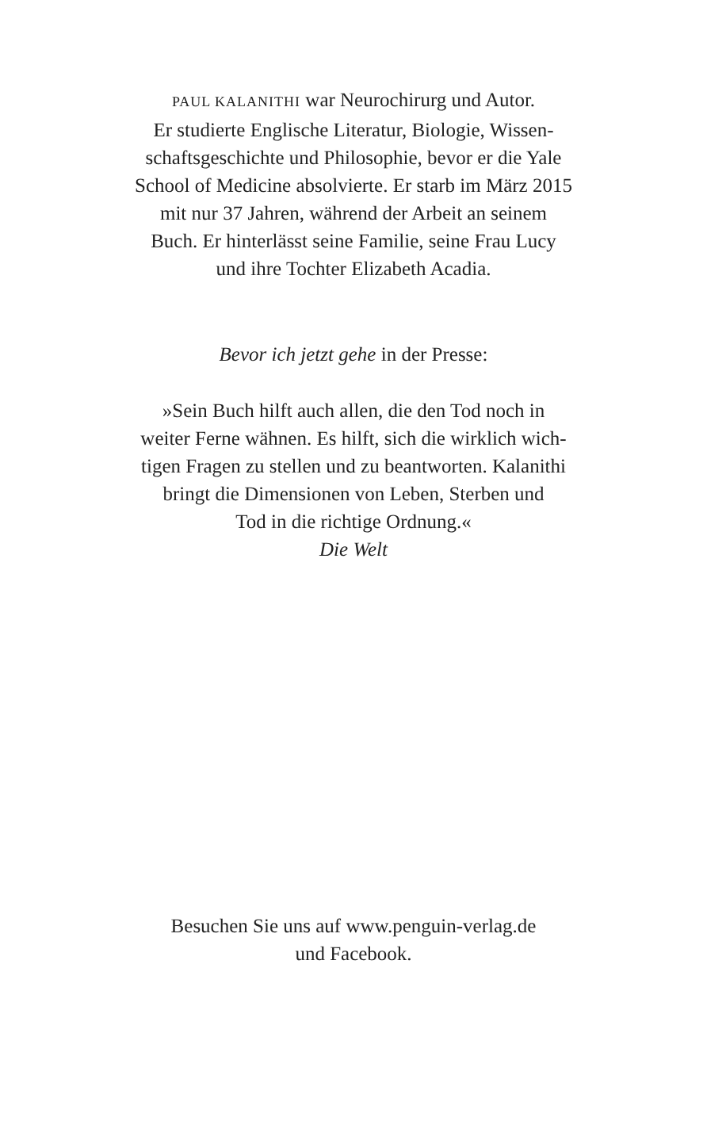PAUL KALANITHI war Neurochirurg und Autor.
Er studierte Englische Literatur, Biologie, Wissen-
schaftsgeschichte und Philosophie, bevor er die Yale
School of Medicine absolvierte. Er starb im März 2015
mit nur 37 Jahren, während der Arbeit an seinem
Buch. Er hinterlässt seine Familie, seine Frau Lucy
und ihre Tochter Elizabeth Acadia.
Bevor ich jetzt gehe in der Presse:
»Sein Buch hilft auch allen, die den Tod noch in
weiter Ferne wähnen. Es hilft, sich die wirklich wich-
tigen Fragen zu stellen und zu beantworten. Kalanithi
bringt die Dimensionen von Leben, Sterben und
Tod in die richtige Ordnung.«
Die Welt
Besuchen Sie uns auf www.penguin-verlag.de
und Facebook.